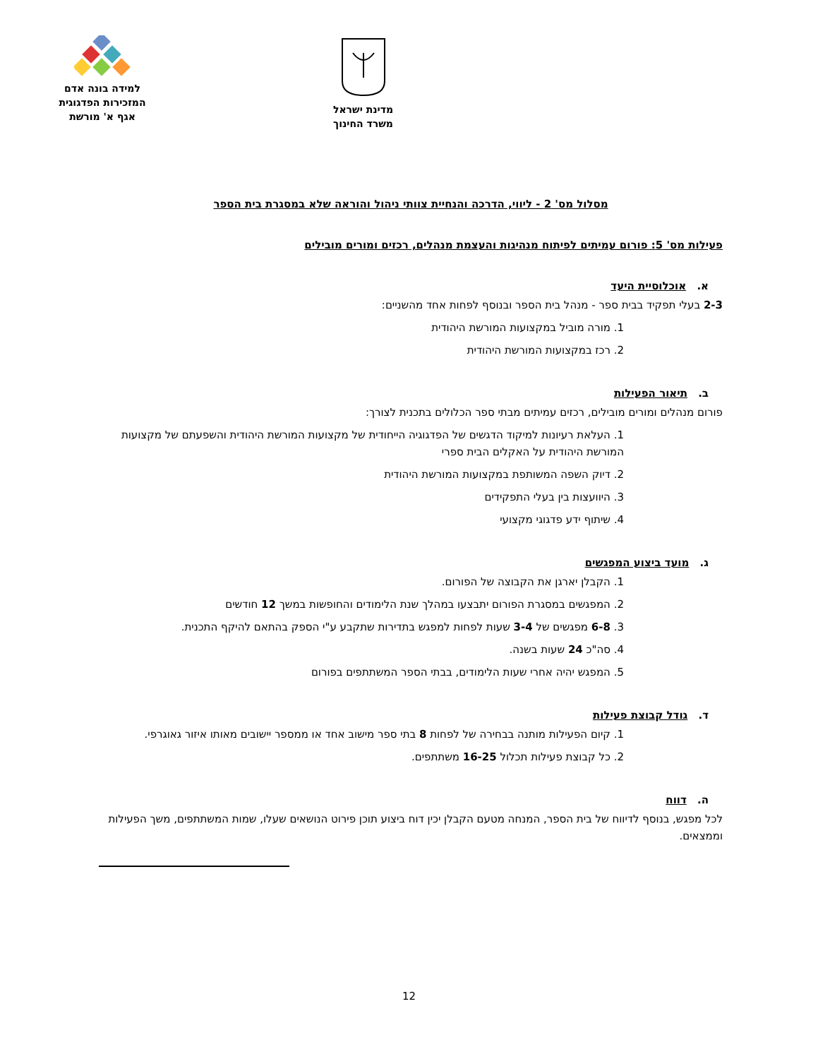מדינת ישראל
משרד החינוך
למידה בונה אדם
המזכירות הפדגוגית
אגף א' מורשת
מסלול מס' 2 - ליווי, הדרכה והנחיית צוותי ניהול והוראה שלא במסגרת בית הספר
פעילות מס' 5: פורום עמיתים לפיתוח מנהיגות והעצמת מנהלים, רכזים ומורים מובילים
א. אוכלוסיית היעד
2-3 בעלי תפקיד בבית ספר - מנהל בית הספר ובנוסף לפחות אחד מהשניים:
1. מורה מוביל במקצועות המורשת היהודית
2. רכז במקצועות המורשת היהודית
ב. תיאור הפעילות
פורום מנהלים ומורים מובילים, רכזים עמיתים מבתי ספר הכלולים בתכנית לצורך:
1. העלאת רעיונות למיקוד הדגשים של הפדגוגיה הייחודית של מקצועות המורשת היהודית והשפעתם של מקצועות המורשת היהודית על האקלים הבית ספרי
2. דיוק השפה המשותפת במקצועות המורשת היהודית
3. היוועצות בין בעלי התפקידים
4. שיתוף ידע פדגוגי מקצועי
ג. מועד ביצוע המפגשים
1. הקבלן יארגן את הקבוצה של הפורום.
2. המפגשים במסגרת הפורום יתבצעו במהלך שנת הלימודים והחופשות במשך 12 חודשים
3. 6-8 מפגשים של 3-4 שעות לפחות למפגש בתדירות שתקבע ע"י הספק בהתאם להיקף התכנית.
4. סה"כ 24 שעות בשנה.
5. המפגש יהיה אחרי שעות הלימודים, בבתי הספר המשתתפים בפורום
ד. גודל קבוצת פעילות
1. קיום הפעילות מותנה בבחירה של לפחות 8 בתי ספר מישוב אחד או ממספר יישובים מאותו איזור גאוגרפי.
2. כל קבוצת פעילות תכלול 16-25 משתתפים.
ה. דווח
לכל מפגש, בנוסף לדיווח של בית הספר, המנחה מטעם הקבלן יכין דוח ביצוע תוכן פירוט הנושאים שעלו, שמות המשתתפים, משך הפעילות וממצאים.
12